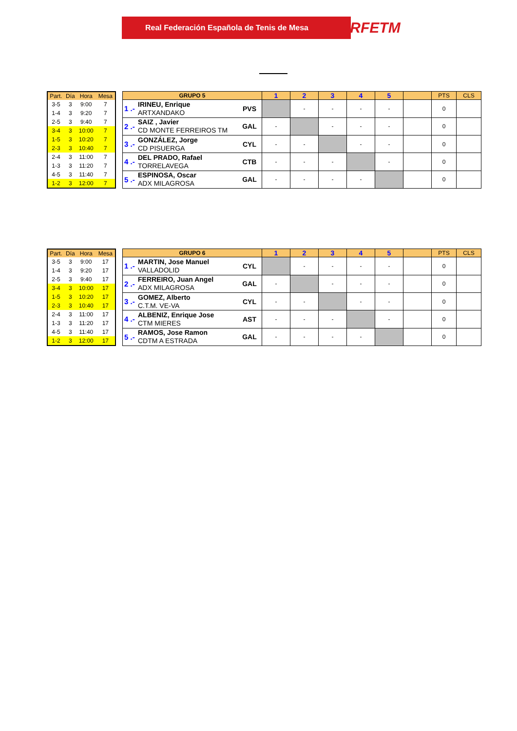Real Federación Española de Tenis de Mesa RFETM
| Part. | Día | Hora | Mesa |
| 3-5 | 3 | 9:00 | 7 |
| 1-4 | 3 | 9:20 | 7 |
| 2-5 | 3 | 9:40 | 7 |
| 3-4 | 3 | 10:00 | 7 |
| 1-5 | 3 | 10:20 | 7 |
| 2-3 | 3 | 10:40 | 7 |
| 2-4 | 3 | 11:00 | 7 |
| 1-3 | 3 | 11:20 | 7 |
| 4-5 | 3 | 11:40 | 7 |
| 1-2 | 3 | 12:00 | 7 |
| GRUPO 5 | | | 1 | 2 | 3 | 4 | 5 | | PTS | CLS |
| 1 .- | IRINEU, Enrique ARTXANDAKO | PVS | | - | - | - | - | | 0 | |
| 2 .- | SAIZ , Javier CD MONTE FERREIROS TM | GAL | - | | - | - | - | | 0 | |
| 3 .- | GONZÁLEZ, Jorge CD PISUERGA | CYL | - | - | | - | - | | 0 | |
| 4 .- | DEL PRADO, Rafael TORRELAVEGA | CTB | - | - | - | | - | | 0 | |
| 5 .- | ESPINOSA, Oscar ADX MILAGROSA | GAL | - | - | - | - | | | 0 | |
| Part. | Día | Hora | Mesa |
| 3-5 | 3 | 9:00 | 17 |
| 1-4 | 3 | 9:20 | 17 |
| 2-5 | 3 | 9:40 | 17 |
| 3-4 | 3 | 10:00 | 17 |
| 1-5 | 3 | 10:20 | 17 |
| 2-3 | 3 | 10:40 | 17 |
| 2-4 | 3 | 11:00 | 17 |
| 1-3 | 3 | 11:20 | 17 |
| 4-5 | 3 | 11:40 | 17 |
| 1-2 | 3 | 12:00 | 17 |
| GRUPO 6 | | | 1 | 2 | 3 | 4 | 5 | | PTS | CLS |
| 1 .- | MARTIN, Jose Manuel VALLADOLID | CYL | | - | - | - | - | | 0 | |
| 2 .- | FERREIRO, Juan Angel ADX MILAGROSA | GAL | - | | - | - | - | | 0 | |
| 3 .- | GOMEZ, Alberto C.T.M. VE-VA | CYL | - | - | | - | - | | 0 | |
| 4 .- | ALBENIZ, Enrique Jose CTM MIERES | AST | - | - | - | | - | | 0 | |
| 5 .- | RAMOS, Jose Ramon CDTM A ESTRADA | GAL | - | - | - | - | | | 0 | |